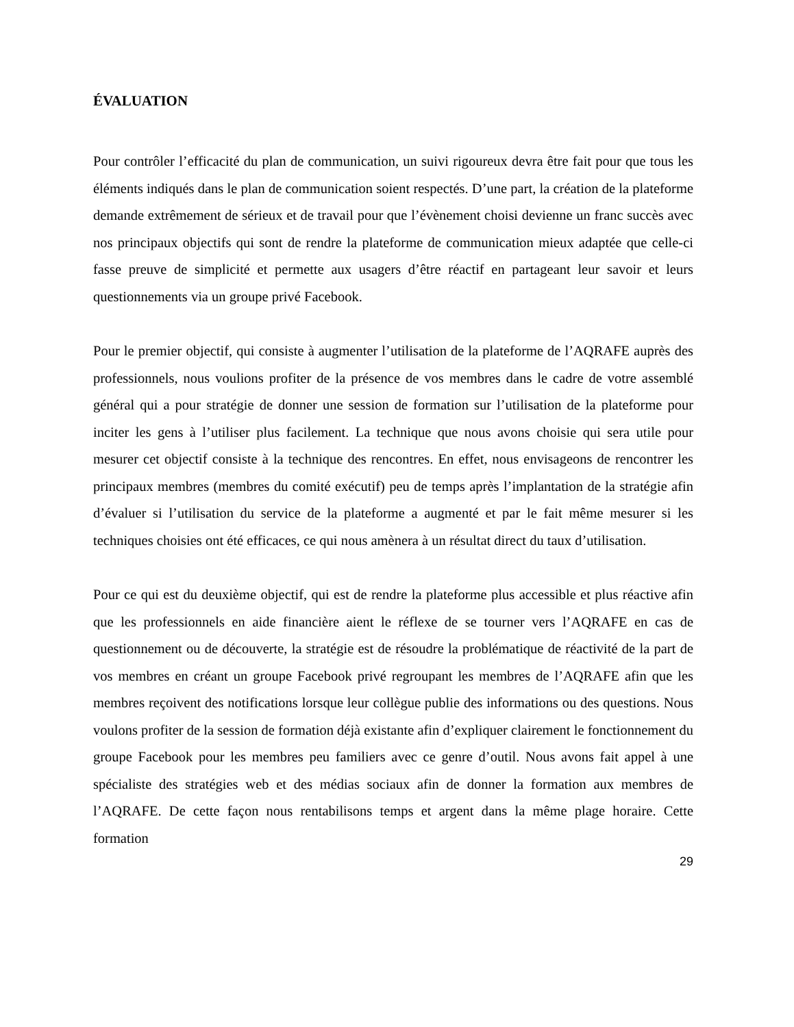ÉVALUATION
Pour contrôler l’efficacité du plan de communication, un suivi rigoureux devra être fait pour que tous les éléments indiqués dans le plan de communication soient respectés. D’une part, la création de la plateforme demande extrêmement de sérieux et de travail pour que l’évènement choisi devienne un franc succès avec nos principaux objectifs qui sont de rendre la plateforme de communication mieux adaptée que celle-ci fasse preuve de simplicité et permette aux usagers d’être réactif en partageant leur savoir et leurs questionnements via un groupe privé Facebook.
Pour le premier objectif, qui consiste à augmenter l’utilisation de la plateforme de l’AQRAFE auprès des professionnels, nous voulions profiter de la présence de vos membres dans le cadre de votre assemblé général qui a pour stratégie de donner une session de formation sur l’utilisation de la plateforme pour inciter les gens à l’utiliser plus facilement. La technique que nous avons choisie qui sera utile pour mesurer cet objectif consiste à la technique des rencontres. En effet, nous envisageons de rencontrer les principaux membres (membres du comité exécutif) peu de temps après l’implantation de la stratégie afin d’évaluer si l’utilisation du service de la plateforme a augmenté et par le fait même mesurer si les techniques choisies ont été efficaces, ce qui nous amènera à un résultat direct du taux d’utilisation.
Pour ce qui est du deuxième objectif, qui est de rendre la plateforme plus accessible et plus réactive afin que les professionnels en aide financière aient le réflexe de se tourner vers l’AQRAFE en cas de questionnement ou de découverte, la stratégie est de résoudre la problématique de réactivité de la part de vos membres en créant un groupe Facebook privé regroupant les membres de l’AQRAFE afin que les membres reçoivent des notifications lorsque leur collègue publie des informations ou des questions. Nous voulons profiter de la session de formation déjà existante afin d’expliquer clairement le fonctionnement du groupe Facebook pour les membres peu familiers avec ce genre d’outil. Nous avons fait appel à une spécialiste des stratégies web et des médias sociaux afin de donner la formation aux membres de l’AQRAFE. De cette façon nous rentabilisons temps et argent dans la même plage horaire. Cette formation
29